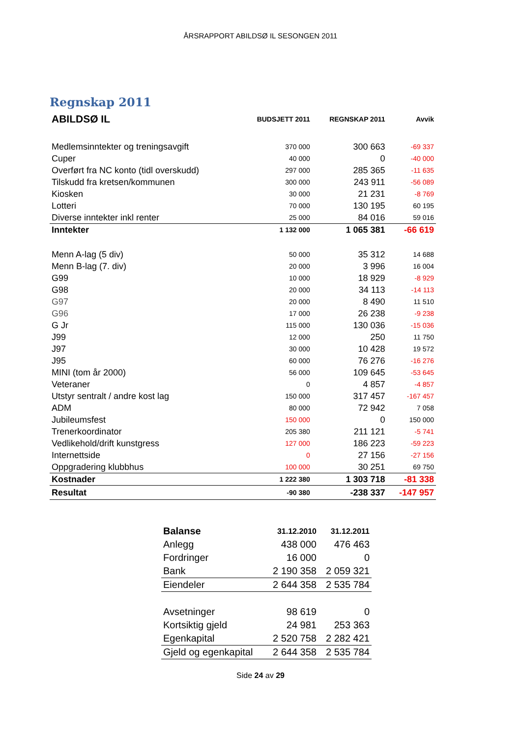ÅRSRAPPORT ABILDSØ IL SESONGEN 2011
Regnskap 2011
| ABILDSØ IL | BUDSJETT 2011 | REGNSKAP 2011 | Avvik |
| --- | --- | --- | --- |
| Medlemsinntekter og treningsavgift | 370 000 | 300 663 | -69 337 |
| Cuper | 40 000 | 0 | -40 000 |
| Overført fra NC konto (tidl overskudd) | 297 000 | 285 365 | -11 635 |
| Tilskudd fra kretsen/kommunen | 300 000 | 243 911 | -56 089 |
| Kiosken | 30 000 | 21 231 | -8 769 |
| Lotteri | 70 000 | 130 195 | 60 195 |
| Diverse inntekter inkl renter | 25 000 | 84 016 | 59 016 |
| Inntekter | 1 132 000 | 1 065 381 | -66 619 |
| Menn A-lag (5 div) | 50 000 | 35 312 | 14 688 |
| Menn B-lag (7. div) | 20 000 | 3 996 | 16 004 |
| G99 | 10 000 | 18 929 | -8 929 |
| G98 | 20 000 | 34 113 | -14 113 |
| G97 | 20 000 | 8 490 | 11 510 |
| G96 | 17 000 | 26 238 | -9 238 |
| G Jr | 115 000 | 130 036 | -15 036 |
| J99 | 12 000 | 250 | 11 750 |
| J97 | 30 000 | 10 428 | 19 572 |
| J95 | 60 000 | 76 276 | -16 276 |
| MINI (tom år 2000) | 56 000 | 109 645 | -53 645 |
| Veteraner | 0 | 4 857 | -4 857 |
| Utstyr sentralt / andre kost lag | 150 000 | 317 457 | -167 457 |
| ADM | 80 000 | 72 942 | 7 058 |
| Jubileumsfest | 150 000 | 0 | 150 000 |
| Trenerkoordinator | 205 380 | 211 121 | -5 741 |
| Vedlikehold/drift kunstgress | 127 000 | 186 223 | -59 223 |
| Internettside | 0 | 27 156 | -27 156 |
| Oppgradering klubbhus | 100 000 | 30 251 | 69 750 |
| Kostnader | 1 222 380 | 1 303 718 | -81 338 |
| Resultat | -90 380 | -238 337 | -147 957 |
| Balanse | 31.12.2010 | 31.12.2011 |
| Anlegg | 438 000 | 476 463 |
| Fordringer | 16 000 | 0 |
| Bank | 2 190 358 | 2 059 321 |
| Eiendeler | 2 644 358 | 2 535 784 |
| Avsetninger | 98 619 | 0 |
| Kortsiktig gjeld | 24 981 | 253 363 |
| Egenkapital | 2 520 758 | 2 282 421 |
| Gjeld og egenkapital | 2 644 358 | 2 535 784 |
Side 24 av 29